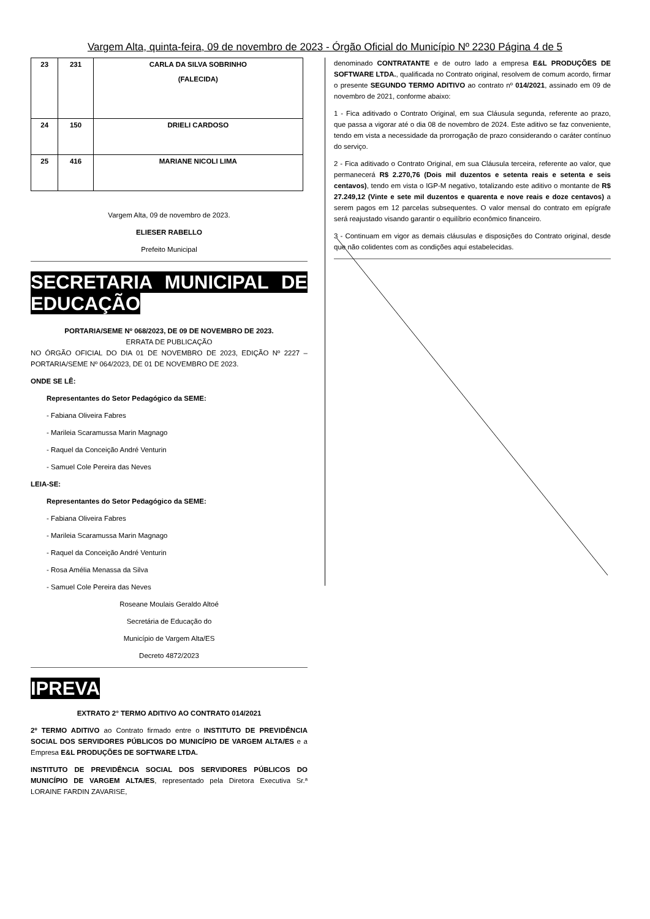Vargem Alta, quinta-feira, 09 de novembro de 2023 - Órgão Oficial do Município Nº 2230 Página 4 de 5
| 23 | 231 | CARLA DA SILVA SOBRINHO (FALECIDA) |
| 24 | 150 | DRIELI CARDOSO |
| 25 | 416 | MARIANE NICOLI LIMA |
Vargem Alta, 09 de novembro de 2023.
ELIESER RABELLO
Prefeito Municipal
SECRETARIA MUNICIPAL DE EDUCAÇÃO
PORTARIA/SEME Nº 068/2023, DE 09 DE NOVEMBRO DE 2023.
ERRATA DE PUBLICAÇÃO
NO ÓRGÃO OFICIAL DO DIA 01 DE NOVEMBRO DE 2023, EDIÇÃO Nº 2227 – PORTARIA/SEME Nº 064/2023, DE 01 DE NOVEMBRO DE 2023.
ONDE SE LÊ:
Representantes do Setor Pedagógico da SEME:
- Fabiana Oliveira Fabres
- Marileia Scaramussa Marin Magnago
- Raquel da Conceição André Venturin
- Samuel Cole Pereira das Neves
LEIA-SE:
Representantes do Setor Pedagógico da SEME:
- Fabiana Oliveira Fabres
- Marileia Scaramussa Marin Magnago
- Raquel da Conceição André Venturin
- Rosa Amélia Menassa da Silva
- Samuel Cole Pereira das Neves
Roseane Moulais Geraldo Altoé
Secretária de Educação do
Município de Vargem Alta/ES
Decreto 4872/2023
IPREVA
EXTRATO 2° TERMO ADITIVO AO CONTRATO 014/2021
2º TERMO ADITIVO ao Contrato firmado entre o INSTITUTO DE PREVIDÊNCIA SOCIAL DOS SERVIDORES PÚBLICOS DO MUNICÍPIO DE VARGEM ALTA/ES e a Empresa E&L PRODUÇÕES DE SOFTWARE LTDA.
INSTITUTO DE PREVIDÊNCIA SOCIAL DOS SERVIDORES PÚBLICOS DO MUNICÍPIO DE VARGEM ALTA/ES, representado pela Diretora Executiva Sr.ª LORAINE FARDIN ZAVARISE,
denominado CONTRATANTE e de outro lado a empresa E&L PRODUÇÕES DE SOFTWARE LTDA., qualificada no Contrato original, resolvem de comum acordo, firmar o presente SEGUNDO TERMO ADITIVO ao contrato nº 014/2021, assinado em 09 de novembro de 2021, conforme abaixo:
1 - Fica aditivado o Contrato Original, em sua Cláusula segunda, referente ao prazo, que passa a vigorar até o dia 08 de novembro de 2024. Este aditivo se faz conveniente, tendo em vista a necessidade da prorrogação de prazo considerando o caráter contínuo do serviço.
2 - Fica aditivado o Contrato Original, em sua Cláusula terceira, referente ao valor, que permanecerá R$ 2.270,76 (Dois mil duzentos e setenta reais e setenta e seis centavos), tendo em vista o IGP-M negativo, totalizando este aditivo o montante de R$ 27.249,12 (Vinte e sete mil duzentos e quarenta e nove reais e doze centavos) a serem pagos em 12 parcelas subsequentes. O valor mensal do contrato em epígrafe será reajustado visando garantir o equilíbrio econômico financeiro.
3 - Continuam em vigor as demais cláusulas e disposições do Contrato original, desde que não colidentes com as condições aqui estabelecidas.